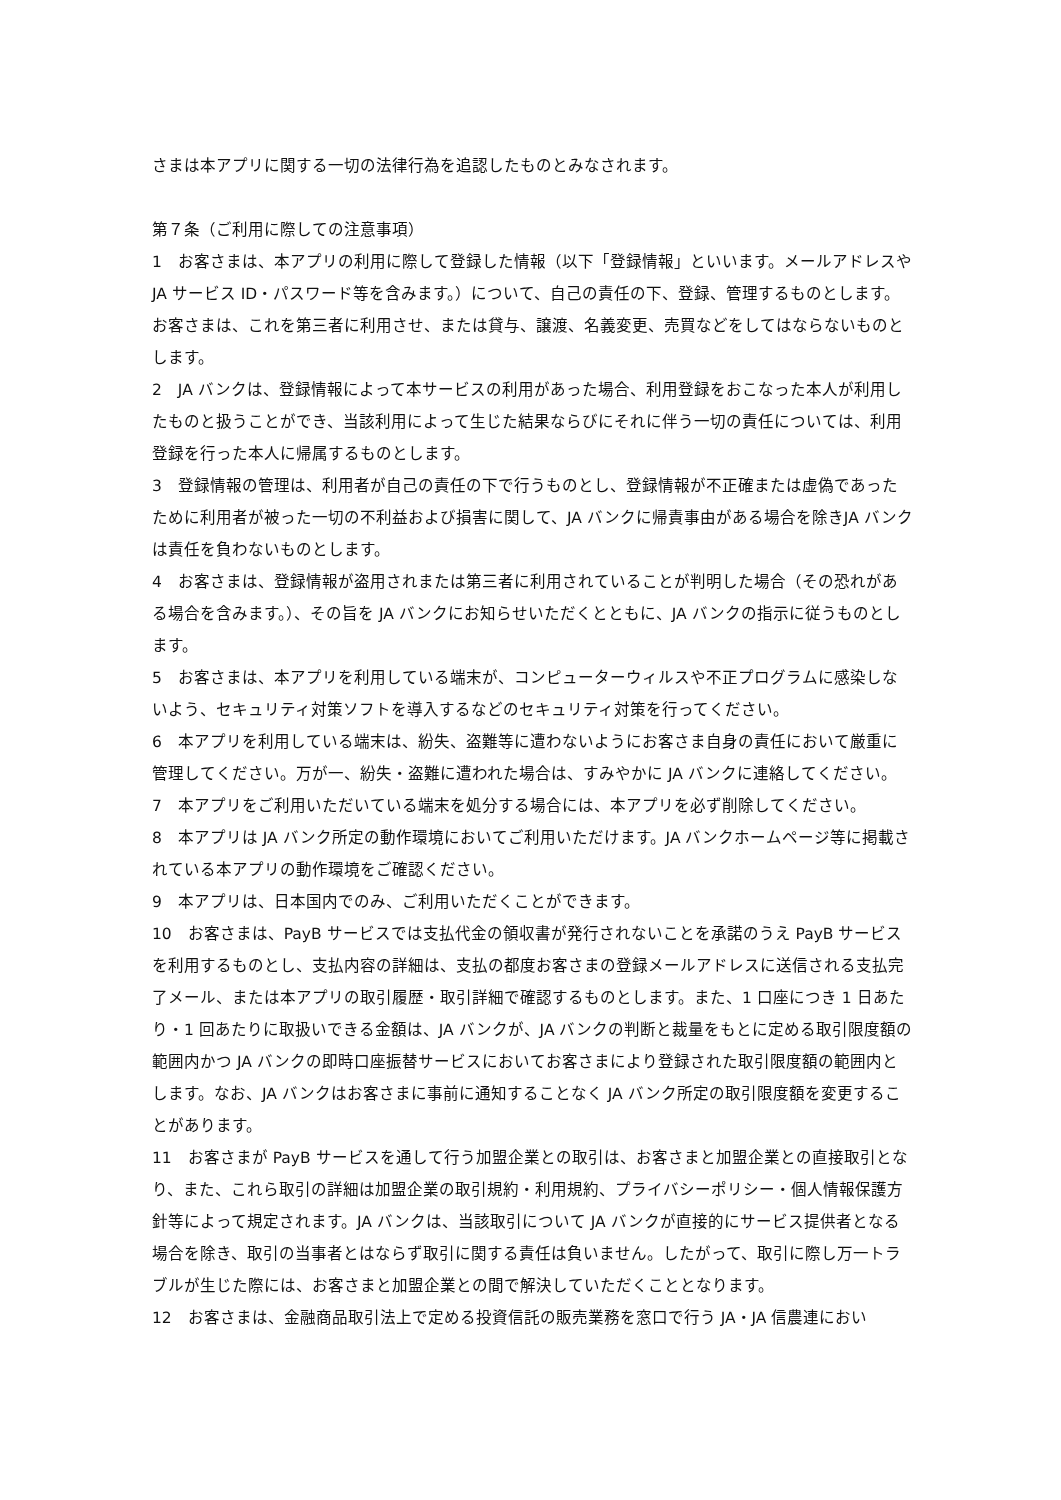さまは本アプリに関する一切の法律行為を追認したものとみなされます。
第７条（ご利用に際しての注意事項）
1　お客さまは、本アプリの利用に際して登録した情報（以下「登録情報」といいます。メールアドレスやJA サービス ID・パスワード等を含みます。）について、自己の責任の下、登録、管理するものとします。お客さまは、これを第三者に利用させ、または貸与、譲渡、名義変更、売買などをしてはならないものとします。
2　JA バンクは、登録情報によって本サービスの利用があった場合、利用登録をおこなった本人が利用したものと扱うことができ、当該利用によって生じた結果ならびにそれに伴う一切の責任については、利用登録を行った本人に帰属するものとします。
3　登録情報の管理は、利用者が自己の責任の下で行うものとし、登録情報が不正確または虚偽であったために利用者が被った一切の不利益および損害に関して、JA バンクに帰責事由がある場合を除きJA バンクは責任を負わないものとします。
4　お客さまは、登録情報が盗用されまたは第三者に利用されていることが判明した場合（その恐れがある場合を含みます。）、その旨を JA バンクにお知らせいただくとともに、JA バンクの指示に従うものとします。
5　お客さまは、本アプリを利用している端末が、コンピューターウィルスや不正プログラムに感染しないよう、セキュリティ対策ソフトを導入するなどのセキュリティ対策を行ってください。
6　本アプリを利用している端末は、紛失、盗難等に遭わないようにお客さま自身の責任において厳重に管理してください。万が一、紛失・盗難に遭われた場合は、すみやかに JA バンクに連絡してください。
7　本アプリをご利用いただいている端末を処分する場合には、本アプリを必ず削除してください。
8　本アプリは JA バンク所定の動作環境においてご利用いただけます。JA バンクホームページ等に掲載されている本アプリの動作環境をご確認ください。
9　本アプリは、日本国内でのみ、ご利用いただくことができます。
10　お客さまは、PayB サービスでは支払代金の領収書が発行されないことを承諾のうえ PayB サービスを利用するものとし、支払内容の詳細は、支払の都度お客さまの登録メールアドレスに送信される支払完了メール、または本アプリの取引履歴・取引詳細で確認するものとします。また、1 口座につき 1 日あたり・1 回あたりに取扱いできる金額は、JA バンクが、JA バンクの判断と裁量をもとに定める取引限度額の範囲内かつ JA バンクの即時口座振替サービスにおいてお客さまにより登録された取引限度額の範囲内とします。なお、JA バンクはお客さまに事前に通知することなく JA バンク所定の取引限度額を変更することがあります。
11　お客さまが PayB サービスを通して行う加盟企業との取引は、お客さまと加盟企業との直接取引となり、また、これら取引の詳細は加盟企業の取引規約・利用規約、プライバシーポリシー・個人情報保護方針等によって規定されます。JA バンクは、当該取引について JA バンクが直接的にサービス提供者となる場合を除き、取引の当事者とはならず取引に関する責任は負いません。したがって、取引に際し万一トラブルが生じた際には、お客さまと加盟企業との間で解決していただくこととなります。
12　お客さまは、金融商品取引法上で定める投資信託の販売業務を窓口で行う JA・JA 信農連におい